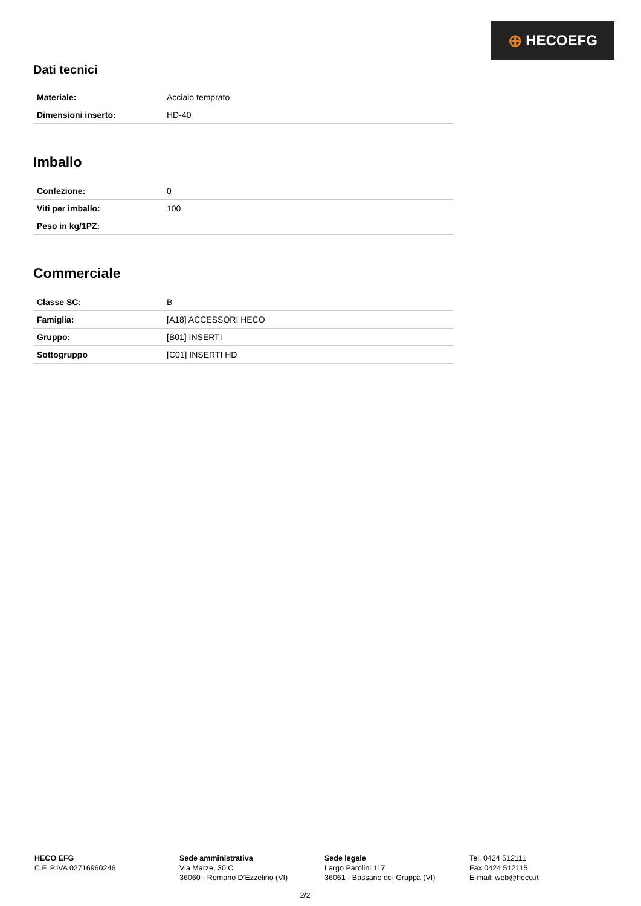⊕ HECOEFG
Dati tecnici
| Materiale: | Acciaio temprato |
| Dimensioni inserto: | HD-40 |
Imballo
| Confezione: | 0 |
| Viti per imballo: | 100 |
| Peso in kg/1PZ: | |
Commerciale
| Classe SC: | B |
| Famiglia: | [A18] ACCESSORI HECO |
| Gruppo: | [B01] INSERTI |
| Sottogruppo | [C01] INSERTI HD |
HECO EFG
C.F. P.IVA 02716960246
Sede amministrativa
Via Marze, 30 C
36060 - Romano D’Ezzelino (VI)
Sede legale
Largo Parolini 117
36061 - Bassano del Grappa (VI)
Tel. 0424 512111
Fax 0424 512115
E-mail: web@heco.it
2/2